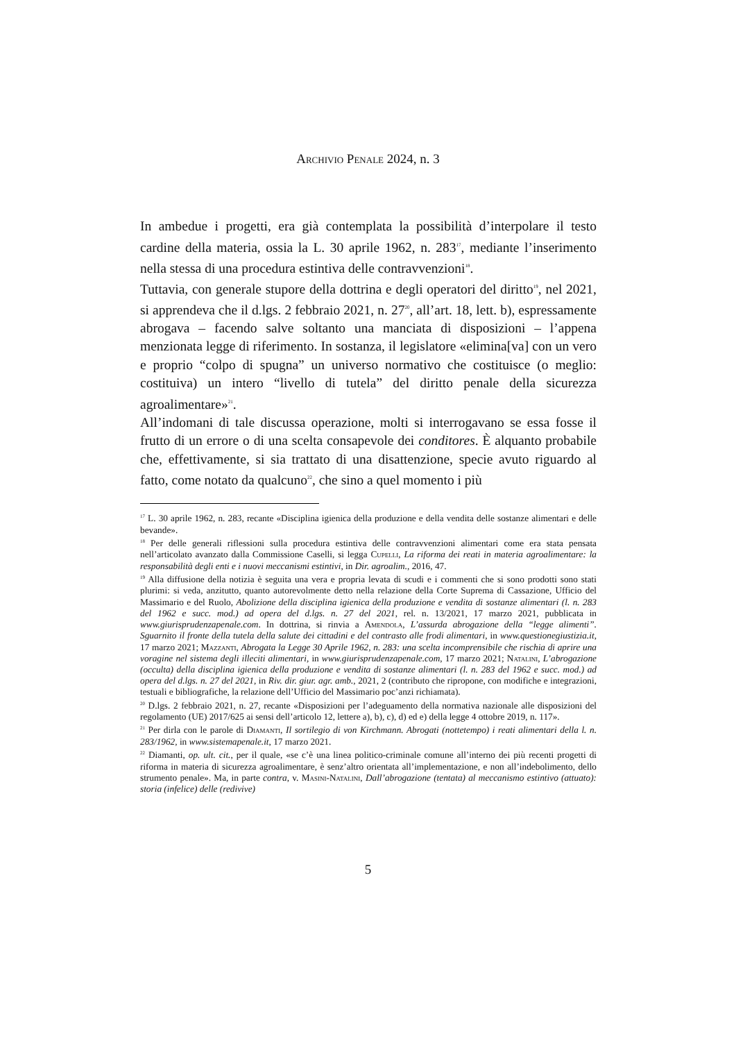Archivio Penale 2024, n. 3
In ambedue i progetti, era già contemplata la possibilità d’interpolare il testo cardine della materia, ossia la L. 30 aprile 1962, n. 283<sup>17</sup>, mediante l’inserimento nella stessa di una procedura estintiva delle contravvenzioni<sup>18</sup>.
Tuttavia, con generale stupore della dottrina e degli operatori del diritto<sup>19</sup>, nel 2021, si apprendeva che il d.lgs. 2 febbraio 2021, n. 27<sup>20</sup>, all’art. 18, lett. b), espressamente abrogava – facendo salve soltanto una manciata di disposizioni – l’appena menzionata legge di riferimento. In sostanza, il legislatore «elimina[va] con un vero e proprio “colpo di spugna” un universo normativo che costituisce (o meglio: costituiva) un intero “livello di tutela” del diritto penale della sicurezza agroalimentare»<sup>21</sup>.
All’indomani di tale discussa operazione, molti si interrogavano se essa fosse il frutto di un errore o di una scelta consapevole dei conditores. È alquanto probabile che, effettivamente, si sia trattato di una disattenzione, specie avuto riguardo al fatto, come notato da qualcuno<sup>22</sup>, che sino a quel momento i più
<sup>17</sup> L. 30 aprile 1962, n. 283, recante «Disciplina igienica della produzione e della vendita delle sostanze alimentari e delle bevande».
<sup>18</sup> Per delle generali riflessioni sulla procedura estintiva delle contravvenzioni alimentari come era stata pensata nell’articolato avanzato dalla Commissione Caselli, si legga Cupelli, La riforma dei reati in materia agroalimentare: la responsabilità degli enti e i nuovi meccanismi estintivi, in Dir. agroalim., 2016, 47.
<sup>19</sup> Alla diffusione della notizia è seguita una vera e propria levata di scudi e i commenti che si sono prodotti sono stati plurimi: si veda, anzitutto, quanto autorevolmente detto nella relazione della Corte Suprema di Cassazione, Ufficio del Massimario e del Ruolo, Abolizione della disciplina igienica della produzione e vendita di sostanze alimentari (l. n. 283 del 1962 e succ. mod.) ad opera del d.lgs. n. 27 del 2021, rel. n. 13/2021, 17 marzo 2021, pubblicata in www.giurisprudenzapenale.com. In dottrina, si rinvia a Amendola, L’assurda abrogazione della “legge alimenti”. Sguarnito il fronte della tutela della salute dei cittadini e del contrasto alle frodi alimentari, in www.questionegiustizia.it, 17 marzo 2021; Mazzanti, Abrogata la Legge 30 Aprile 1962, n. 283: una scelta incomprensibile che rischia di aprire una voragine nel sistema degli illeciti alimentari, in www.giurisprudenzapenale.com, 17 marzo 2021; Natalini, L’abrogazione (occulta) della disciplina igienica della produzione e vendita di sostanze alimentari (l. n. 283 del 1962 e succ. mod.) ad opera del d.lgs. n. 27 del 2021, in Riv. dir. giur. agr. amb., 2021, 2 (contributo che ripropone, con modifiche e integrazioni, testuali e bibliografiche, la relazione dell’Ufficio del Massimario poc’anzi richiamata).
<sup>20</sup> D.lgs. 2 febbraio 2021, n. 27, recante «Disposizioni per l’adeguamento della normativa nazionale alle disposizioni del regolamento (UE) 2017/625 ai sensi dell’articolo 12, lettere a), b), c), d) ed e) della legge 4 ottobre 2019, n. 117».
<sup>21</sup> Per dirla con le parole di Diamanti, Il sortilegio di von Kirchmann. Abrogati (nottetempo) i reati alimentari della l. n. 283/1962, in www.sistemapenale.it, 17 marzo 2021.
<sup>22</sup> Diamanti, op. ult. cit., per il quale, «se c’è una linea politico-criminale comune all’interno dei più recenti progetti di riforma in materia di sicurezza agroalimentare, è senz’altro orientata all’implementazione, e non all’indebolimento, dello strumento penale». Ma, in parte contra, v. Masini-Natalini, Dall’abrogazione (tentata) al meccanismo estintivo (attuato): storia (infelice) delle (redivive)
5